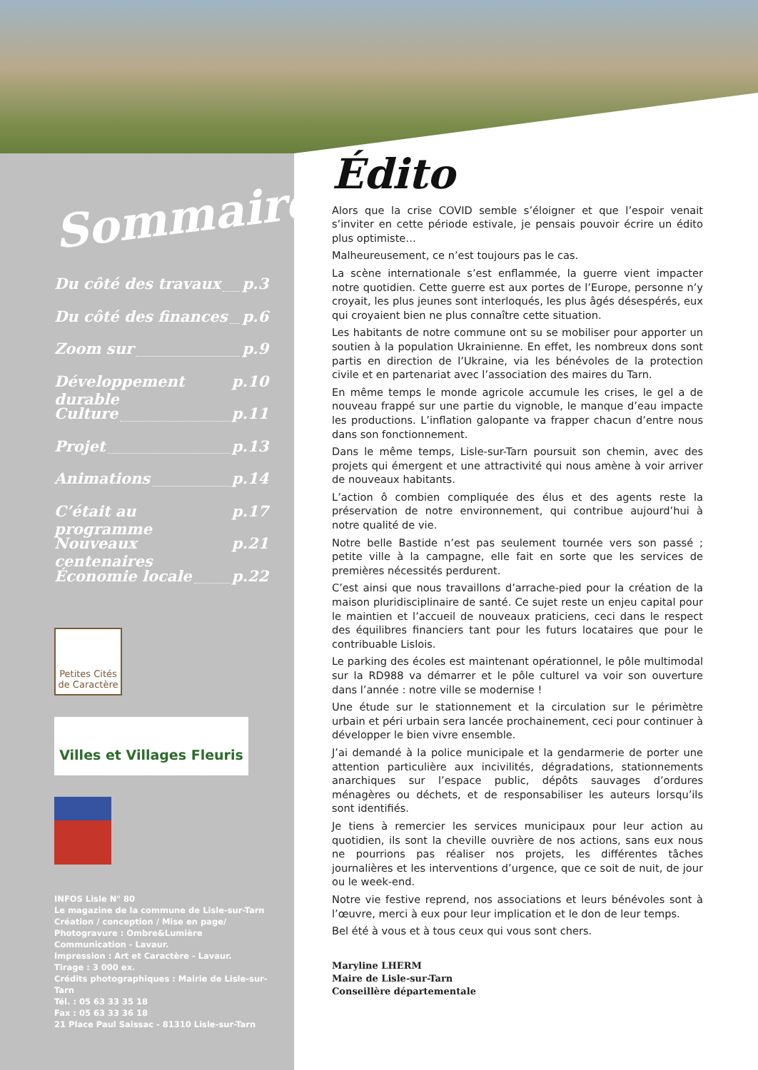Sommaire
Du côté des travaux p.3
Du côté des finances p.6
Zoom sur p.9
Développement durable p.10
Culture p.11
Projet p.13
Animations p.14
C’était au programme p.17
Nouveaux centenaires p.21
Économie locale p.22
Petites Cités
de Caractère
Villes et Villages Fleuris
INFOS Lisle N° 80
Le magazine de la commune de Lisle-sur-Tarn
Création / conception / Mise en page/
Photogravure : Ombre&Lumière
Communication - Lavaur.
Impression : Art et Caractère - Lavaur.
Tirage : 3 000 ex.
Crédits photographiques : Mairie de Lisle-sur-Tarn
Tél. : 05 63 33 35 18
Fax : 05 63 33 36 18
21 Place Paul Saissac - 81310 Lisle-sur-Tarn
Édito
Alors que la crise COVID semble s’éloigner et que l’espoir venait s’inviter en cette période estivale, je pensais pouvoir écrire un édito plus optimiste…
Malheureusement, ce n’est toujours pas le cas.
La scène internationale s’est enflammée, la guerre vient impacter notre quotidien. Cette guerre est aux portes de l’Europe, personne n’y croyait, les plus jeunes sont interloqués, les plus âgés désespérés, eux qui croyaient bien ne plus connaître cette situation.
Les habitants de notre commune ont su se mobiliser pour apporter un soutien à la population Ukrainienne. En effet, les nombreux dons sont partis en direction de l’Ukraine, via les bénévoles de la protection civile et en partenariat avec l’association des maires du Tarn.
En même temps le monde agricole accumule les crises, le gel a de nouveau frappé sur une partie du vignoble, le manque d’eau impacte les productions. L’inflation galopante va frapper chacun d’entre nous dans son fonctionnement.
Dans le même temps, Lisle-sur-Tarn poursuit son chemin, avec des projets qui émergent et une attractivité qui nous amène à voir arriver de nouveaux habitants.
L’action ô combien compliquée des élus et des agents reste la préservation de notre environnement, qui contribue aujourd’hui à notre qualité de vie.
Notre belle Bastide n’est pas seulement tournée vers son passé ; petite ville à la campagne, elle fait en sorte que les services de premières nécessités perdurent.
C’est ainsi que nous travaillons d’arrache-pied pour la création de la maison pluridisciplinaire de santé. Ce sujet reste un enjeu capital pour le maintien et l’accueil de nouveaux praticiens, ceci dans le respect des équilibres financiers tant pour les futurs locataires que pour le contribuable Lislois.
Le parking des écoles est maintenant opérationnel, le pôle multimodal sur la RD988 va démarrer et le pôle culturel va voir son ouverture dans l’année : notre ville se modernise !
Une étude sur le stationnement et la circulation sur le périmètre urbain et péri urbain sera lancée prochainement, ceci pour continuer à développer le bien vivre ensemble.
J’ai demandé à la police municipale et la gendarmerie de porter une attention particulière aux incivilités, dégradations, stationnements anarchiques sur l’espace public, dépôts sauvages d’ordures ménagères ou déchets, et de responsabiliser les auteurs lorsqu’ils sont identifiés.
Je tiens à remercier les services municipaux pour leur action au quotidien, ils sont la cheville ouvrière de nos actions, sans eux nous ne pourrions pas réaliser nos projets, les différentes tâches journalières et les interventions d’urgence, que ce soit de nuit, de jour ou le week-end.
Notre vie festive reprend, nos associations et leurs bénévoles sont à l’œuvre, merci à eux pour leur implication et le don de leur temps.
Bel été à vous et à tous ceux qui vous sont chers.
Maryline LHERM
Maire de Lisle-sur-Tarn
Conseillère départementale